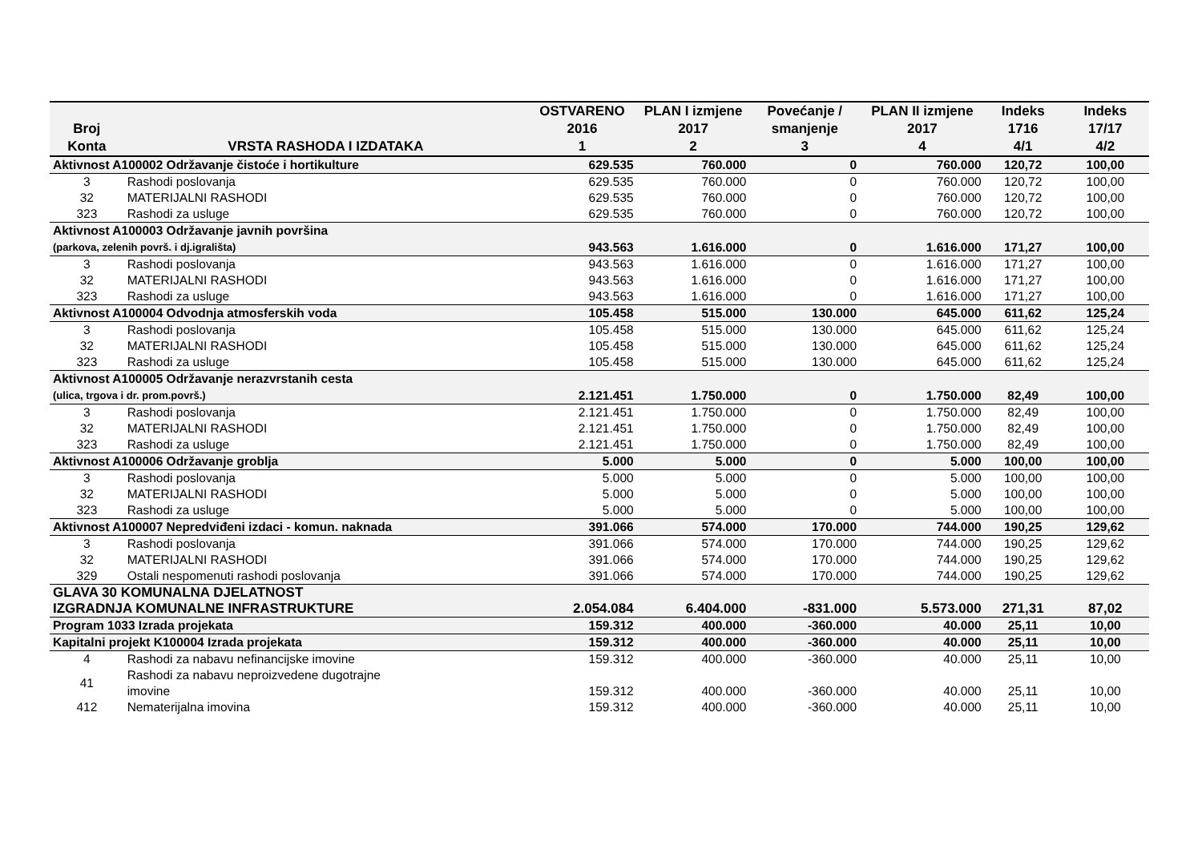| Broj Konta | VRSTA RASHODA I IZDATAKA | OSTVARENO 2016 1 | PLAN I izmjene 2017 2 | Povećanje / smanjenje 3 | PLAN II izmjene 2017 4 | Indeks 1716 4/1 | Indeks 17/17 4/2 |
| --- | --- | --- | --- | --- | --- | --- | --- |
| Aktivnost A100002 Održavanje čistoće i hortikulture | | 629.535 | 760.000 | 0 | 760.000 | 120,72 | 100,00 |
| 3 | Rashodi poslovanja | 629.535 | 760.000 | 0 | 760.000 | 120,72 | 100,00 |
| 32 | MATERIJALNI RASHODI | 629.535 | 760.000 | 0 | 760.000 | 120,72 | 100,00 |
| 323 | Rashodi za usluge | 629.535 | 760.000 | 0 | 760.000 | 120,72 | 100,00 |
| Aktivnost A100003 Održavanje javnih površina (parkova, zelenih površ. i dj.igrališta) | | 943.563 | 1.616.000 | 0 | 1.616.000 | 171,27 | 100,00 |
| 3 | Rashodi poslovanja | 943.563 | 1.616.000 | 0 | 1.616.000 | 171,27 | 100,00 |
| 32 | MATERIJALNI RASHODI | 943.563 | 1.616.000 | 0 | 1.616.000 | 171,27 | 100,00 |
| 323 | Rashodi za usluge | 943.563 | 1.616.000 | 0 | 1.616.000 | 171,27 | 100,00 |
| Aktivnost A100004 Odvodnja atmosferskih voda | | 105.458 | 515.000 | 130.000 | 645.000 | 611,62 | 125,24 |
| 3 | Rashodi poslovanja | 105.458 | 515.000 | 130.000 | 645.000 | 611,62 | 125,24 |
| 32 | MATERIJALNI RASHODI | 105.458 | 515.000 | 130.000 | 645.000 | 611,62 | 125,24 |
| 323 | Rashodi za usluge | 105.458 | 515.000 | 130.000 | 645.000 | 611,62 | 125,24 |
| Aktivnost A100005 Održavanje nerazvrstanih cesta (ulica, trgova i dr. prom.površ.) | | 2.121.451 | 1.750.000 | 0 | 1.750.000 | 82,49 | 100,00 |
| 3 | Rashodi poslovanja | 2.121.451 | 1.750.000 | 0 | 1.750.000 | 82,49 | 100,00 |
| 32 | MATERIJALNI RASHODI | 2.121.451 | 1.750.000 | 0 | 1.750.000 | 82,49 | 100,00 |
| 323 | Rashodi za usluge | 2.121.451 | 1.750.000 | 0 | 1.750.000 | 82,49 | 100,00 |
| Aktivnost A100006 Održavanje groblja | | 5.000 | 5.000 | 0 | 5.000 | 100,00 | 100,00 |
| 3 | Rashodi poslovanja | 5.000 | 5.000 | 0 | 5.000 | 100,00 | 100,00 |
| 32 | MATERIJALNI RASHODI | 5.000 | 5.000 | 0 | 5.000 | 100,00 | 100,00 |
| 323 | Rashodi za usluge | 5.000 | 5.000 | 0 | 5.000 | 100,00 | 100,00 |
| Aktivnost A100007 Nepredviđeni izdaci - komun. naknada | | 391.066 | 574.000 | 170.000 | 744.000 | 190,25 | 129,62 |
| 3 | Rashodi poslovanja | 391.066 | 574.000 | 170.000 | 744.000 | 190,25 | 129,62 |
| 32 | MATERIJALNI RASHODI | 391.066 | 574.000 | 170.000 | 744.000 | 190,25 | 129,62 |
| 329 | Ostali nespomenuti rashodi poslovanja | 391.066 | 574.000 | 170.000 | 744.000 | 190,25 | 129,62 |
| GLAVA 30 KOMUNALNA DJELATNOST IZGRADNJA KOMUNALNE INFRASTRUKTURE | | 2.054.084 | 6.404.000 | -831.000 | 5.573.000 | 271,31 | 87,02 |
| Program 1033 Izrada projekata | | 159.312 | 400.000 | -360.000 | 40.000 | 25,11 | 10,00 |
| Kapitalni projekt K100004 Izrada projekata | | 159.312 | 400.000 | -360.000 | 40.000 | 25,11 | 10,00 |
| 4 | Rashodi za nabavu nefinancijske imovine | 159.312 | 400.000 | -360.000 | 40.000 | 25,11 | 10,00 |
| 41 | Rashodi za nabavu neproizvedene dugotrajne imovine | 159.312 | 400.000 | -360.000 | 40.000 | 25,11 | 10,00 |
| 412 | Nematerijalna imovina | 159.312 | 400.000 | -360.000 | 40.000 | 25,11 | 10,00 |